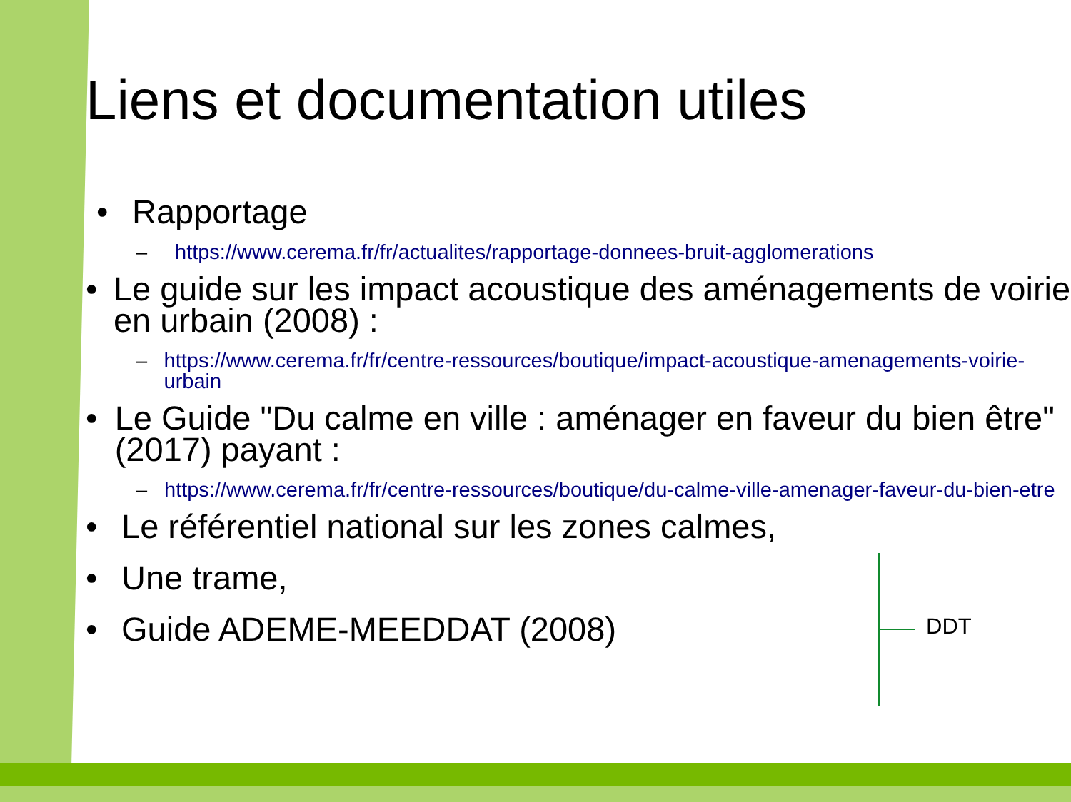Liens et documentation utiles
• Rapportage
– https://www.cerema.fr/fr/actualites/rapportage-donnees-bruit-agglomerations
• Le guide sur les impact acoustique des aménagements de voirie en urbain (2008) :
– https://www.cerema.fr/fr/centre-ressources/boutique/impact-acoustique-amenagements-voirie-urbain
• Le Guide "Du calme en ville : aménager en faveur du bien être" (2017) payant :
– https://www.cerema.fr/fr/centre-ressources/boutique/du-calme-ville-amenager-faveur-du-bien-etre
• Le référentiel national sur les zones calmes,
• Une trame,
• Guide ADEME-MEEDDAT (2008)
DDT